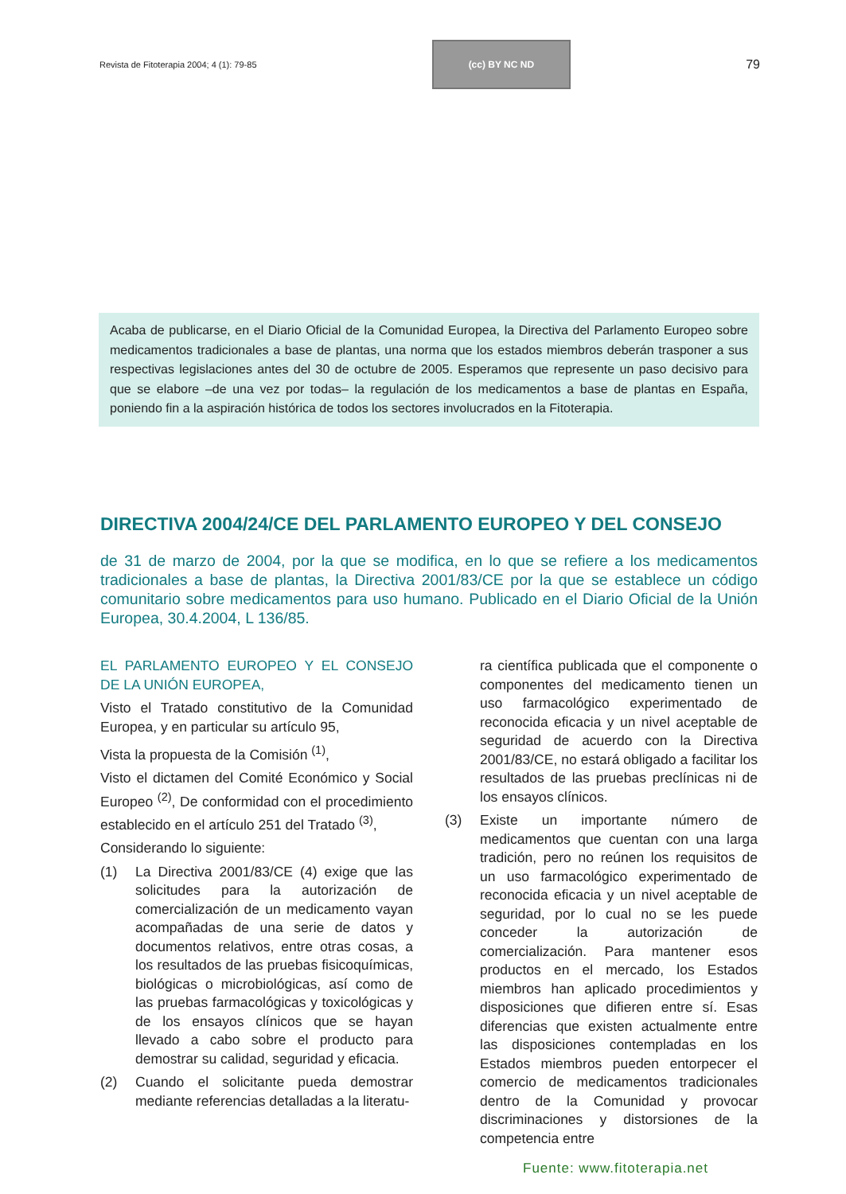Revista de Fitoterapia 2004; 4 (1): 79-85
(cc) BY NC ND
79
Acaba de publicarse, en el Diario Oficial de la Comunidad Europea, la Directiva del Parlamento Europeo sobre medicamentos tradicionales a base de plantas, una norma que los estados miembros deberán trasponer a sus respectivas legislaciones antes del 30 de octubre de 2005. Esperamos que represente un paso decisivo para que se elabore –de una vez por todas– la regulación de los medicamentos a base de plantas en España, poniendo fin a la aspiración histórica de todos los sectores involucrados en la Fitoterapia.
DIRECTIVA 2004/24/CE DEL PARLAMENTO EUROPEO Y DEL CONSEJO
de 31 de marzo de 2004, por la que se modifica, en lo que se refiere a los medicamentos tradicionales a base de plantas, la Directiva 2001/83/CE por la que se establece un código comunitario sobre medicamentos para uso humano. Publicado en el Diario Oficial de la Unión Europea, 30.4.2004, L 136/85.
EL PARLAMENTO EUROPEO Y EL CONSEJO DE LA UNIÓN EUROPEA,
Visto el Tratado constitutivo de la Comunidad Europea, y en particular su artículo 95,
Vista la propuesta de la Comisión <sup>(1)</sup>,
Visto el dictamen del Comité Económico y Social Europeo <sup>(2)</sup>, De conformidad con el procedimiento establecido en el artículo 251 del Tratado <sup>(3)</sup>,
Considerando lo siguiente:
(1) La Directiva 2001/83/CE (4) exige que las solicitudes para la autorización de comercialización de un medicamento vayan acompañadas de una serie de datos y documentos relativos, entre otras cosas, a los resultados de las pruebas fisicoquímicas, biológicas o microbiológicas, así como de las pruebas farmacológicas y toxicológicas y de los ensayos clínicos que se hayan llevado a cabo sobre el producto para demostrar su calidad, seguridad y eficacia.
(2) Cuando el solicitante pueda demostrar mediante referencias detalladas a la literatu-
ra científica publicada que el componente o componentes del medicamento tienen un uso farmacológico experimentado de reconocida eficacia y un nivel aceptable de seguridad de acuerdo con la Directiva 2001/83/CE, no estará obligado a facilitar los resultados de las pruebas preclínicas ni de los ensayos clínicos.
(3) Existe un importante número de medicamentos que cuentan con una larga tradición, pero no reúnen los requisitos de un uso farmacológico experimentado de reconocida eficacia y un nivel aceptable de seguridad, por lo cual no se les puede conceder la autorización de comercialización. Para mantener esos productos en el mercado, los Estados miembros han aplicado procedimientos y disposiciones que difieren entre sí. Esas diferencias que existen actualmente entre las disposiciones contempladas en los Estados miembros pueden entorpecer el comercio de medicamentos tradicionales dentro de la Comunidad y provocar discriminaciones y distorsiones de la competencia entre
Fuente: www.fitoterapia.net